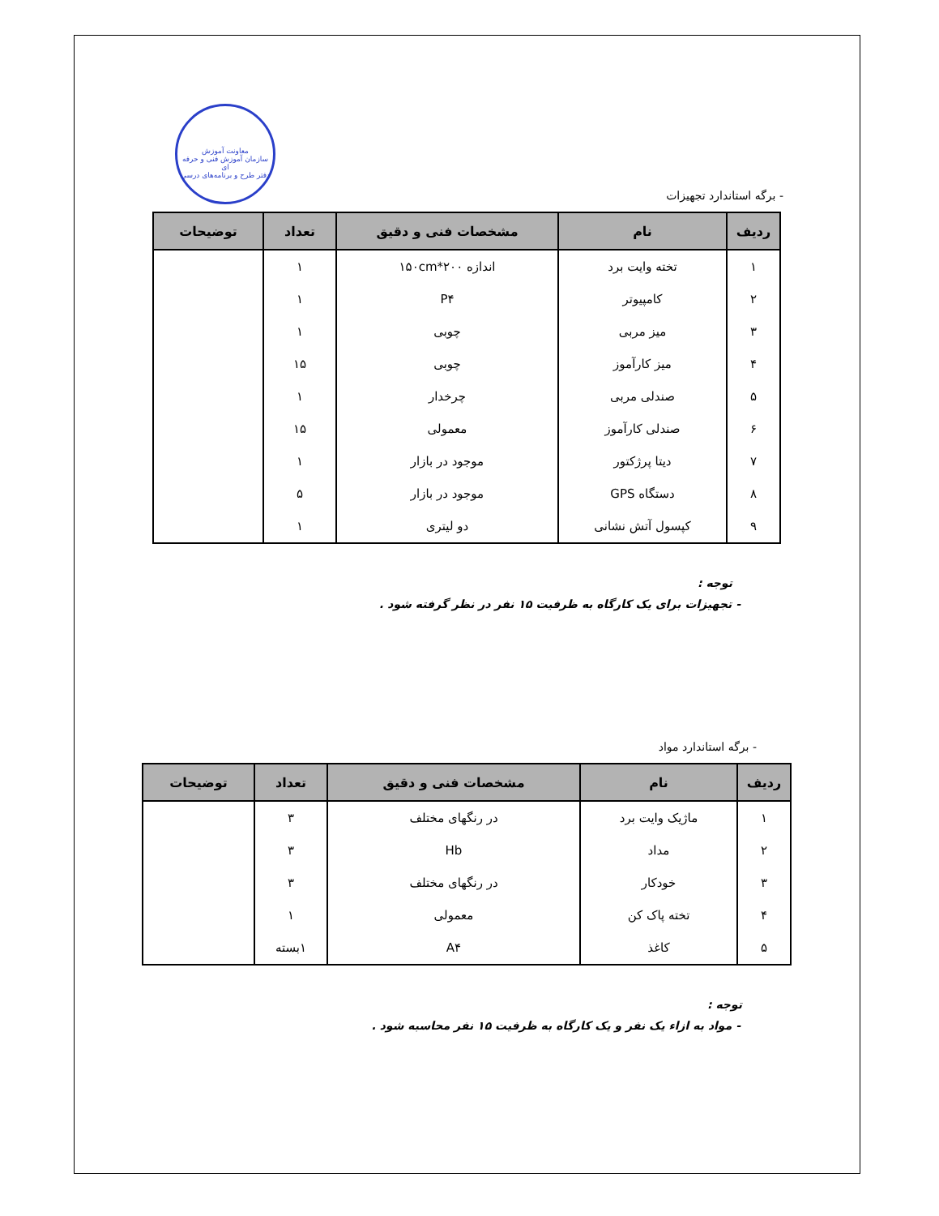معاونت آموزش
سازمان آموزش فنی و حرفه ای
دفتر طرح و برنامه‌های درسی
- برگه استاندارد تجهیزات
| ردیف | نام | مشخصات فنی و دقیق | تعداد | توضیحات |
| --- | --- | --- | --- | --- |
| ۱ | تخته وایت برد | اندازه ۱۵۰cm*۲۰۰ | ۱ | |
| ۲ | کامپیوتر | P۴ | ۱ | |
| ۳ | میز مربی | چوبی | ۱ | |
| ۴ | میز کارآموز | چوبی | ۱۵ | |
| ۵ | صندلی مربی | چرخدار | ۱ | |
| ۶ | صندلی کارآموز | معمولی | ۱۵ | |
| ۷ | دیتا پرژکتور | موجود در بازار | ۱ | |
| ۸ | دستگاه GPS | موجود در بازار | ۵ | |
| ۹ | کپسول آتش نشانی | دو لیتری | ۱ | |
توجه :
- تجهیزات برای یک کارگاه به ظرفیت ۱۵ نفر در نظر گرفته شود .
- برگه استاندارد مواد
| ردیف | نام | مشخصات فنی و دقیق | تعداد | توضیحات |
| --- | --- | --- | --- | --- |
| ۱ | ماژیک وایت برد | در رنگهای مختلف | ۳ | |
| ۲ | مداد | Hb | ۳ | |
| ۳ | خودکار | در رنگهای مختلف | ۳ | |
| ۴ | تخته پاک کن | معمولی | ۱ | |
| ۵ | کاغذ | A۴ | ۱بسته | |
توجه :
- مواد به ازاء یک نفر و یک کارگاه به ظرفیت ۱۵ نفر محاسبه شود .